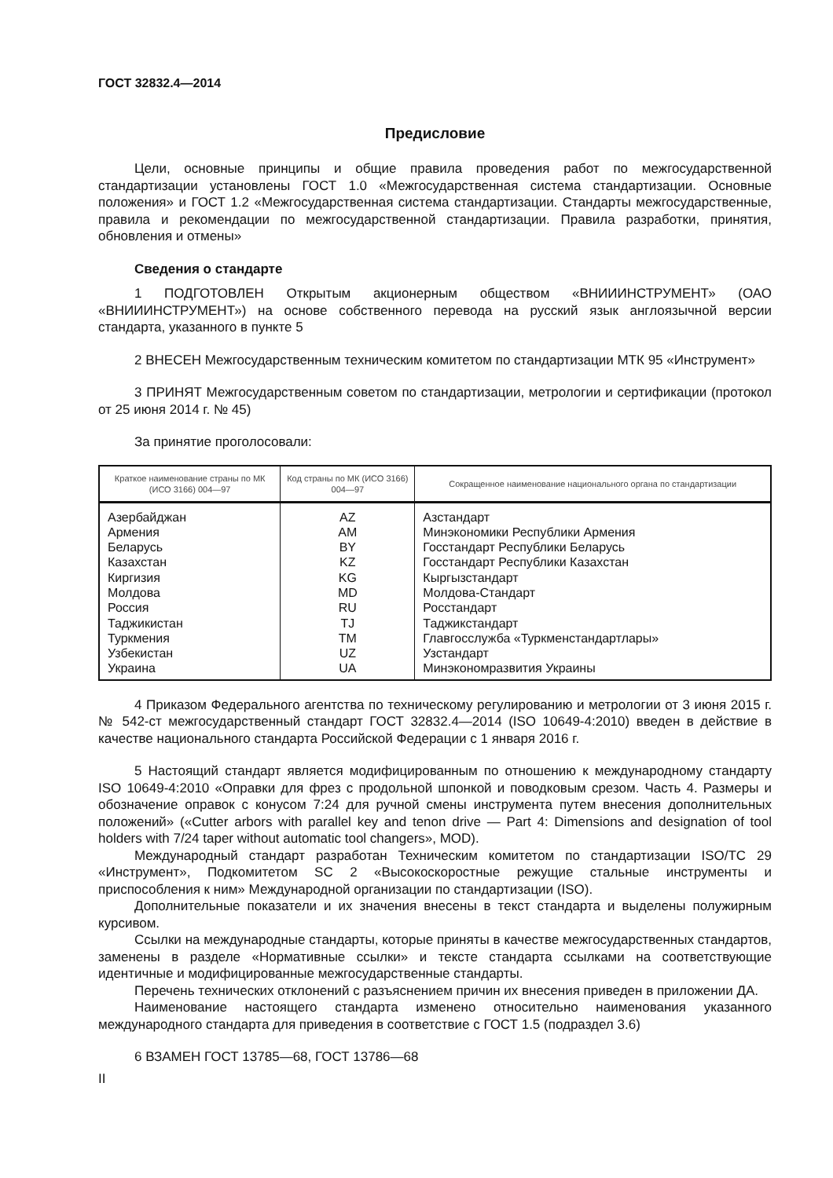ГОСТ 32832.4—2014
Предисловие
Цели, основные принципы и общие правила проведения работ по межгосударственной стандартизации установлены ГОСТ 1.0 «Межгосударственная система стандартизации. Основные положения» и ГОСТ 1.2 «Межгосударственная система стандартизации. Стандарты межгосударственные, правила и рекомендации по межгосударственной стандартизации. Правила разработки, принятия, обновления и отмены»
Сведения о стандарте
1 ПОДГОТОВЛЕН Открытым акционерным обществом «ВНИИИНСТРУМЕНТ» (ОАО «ВНИИИНСТРУМЕНТ») на основе собственного перевода на русский язык англоязычной версии стандарта, указанного в пункте 5
2 ВНЕСЕН Межгосударственным техническим комитетом по стандартизации МТК 95 «Инструмент»
3 ПРИНЯТ Межгосударственным советом по стандартизации, метрологии и сертификации (протокол от 25 июня 2014 г. № 45)
За принятие проголосовали:
| Краткое наименование страны по МК (ИСО 3166) 004—97 | Код страны по МК (ИСО 3166) 004—97 | Сокращенное наименование национального органа по стандартизации |
| --- | --- | --- |
| Азербайджан | AZ | Азстандарт |
| Армения | AM | Минэкономики Республики Армения |
| Беларусь | BY | Госстандарт Республики Беларусь |
| Казахстан | KZ | Госстандарт Республики Казахстан |
| Киргизия | KG | Кыргызстандарт |
| Молдова | MD | Молдова-Стандарт |
| Россия | RU | Росстандарт |
| Таджикистан | TJ | Таджикстандарт |
| Туркмения | TM | Главгосслужба «Туркменстандартлары» |
| Узбекистан | UZ | Узстандарт |
| Украина | UA | Минэкономразвития Украины |
4 Приказом Федерального агентства по техническому регулированию и метрологии от 3 июня 2015 г. № 542-ст межгосударственный стандарт ГОСТ 32832.4—2014 (ISO 10649-4:2010) введен в действие в качестве национального стандарта Российской Федерации с 1 января 2016 г.
5 Настоящий стандарт является модифицированным по отношению к международному стандарту ISO 10649-4:2010 «Оправки для фрез с продольной шпонкой и поводковым срезом. Часть 4. Размеры и обозначение оправок с конусом 7:24 для ручной смены инструмента путем внесения дополнительных положений» («Cutter arbors with parallel key and tenon drive — Part 4: Dimensions and designation of tool holders with 7/24 taper without automatic tool changers», MOD).
Международный стандарт разработан Техническим комитетом по стандартизации ISO/TC 29 «Инструмент», Подкомитетом SC 2 «Высокоскоростные режущие стальные инструменты и приспособления к ним» Международной организации по стандартизации (ISO).
Дополнительные показатели и их значения внесены в текст стандарта и выделены полужирным курсивом.
Ссылки на международные стандарты, которые приняты в качестве межгосударственных стандартов, заменены в разделе «Нормативные ссылки» и тексте стандарта ссылками на соответствующие идентичные и модифицированные межгосударственные стандарты.
Перечень технических отклонений с разъяснением причин их внесения приведен в приложении ДА.
Наименование настоящего стандарта изменено относительно наименования указанного международного стандарта для приведения в соответствие с ГОСТ 1.5 (подраздел 3.6)
6 ВЗАМЕН ГОСТ 13785—68, ГОСТ 13786—68
II